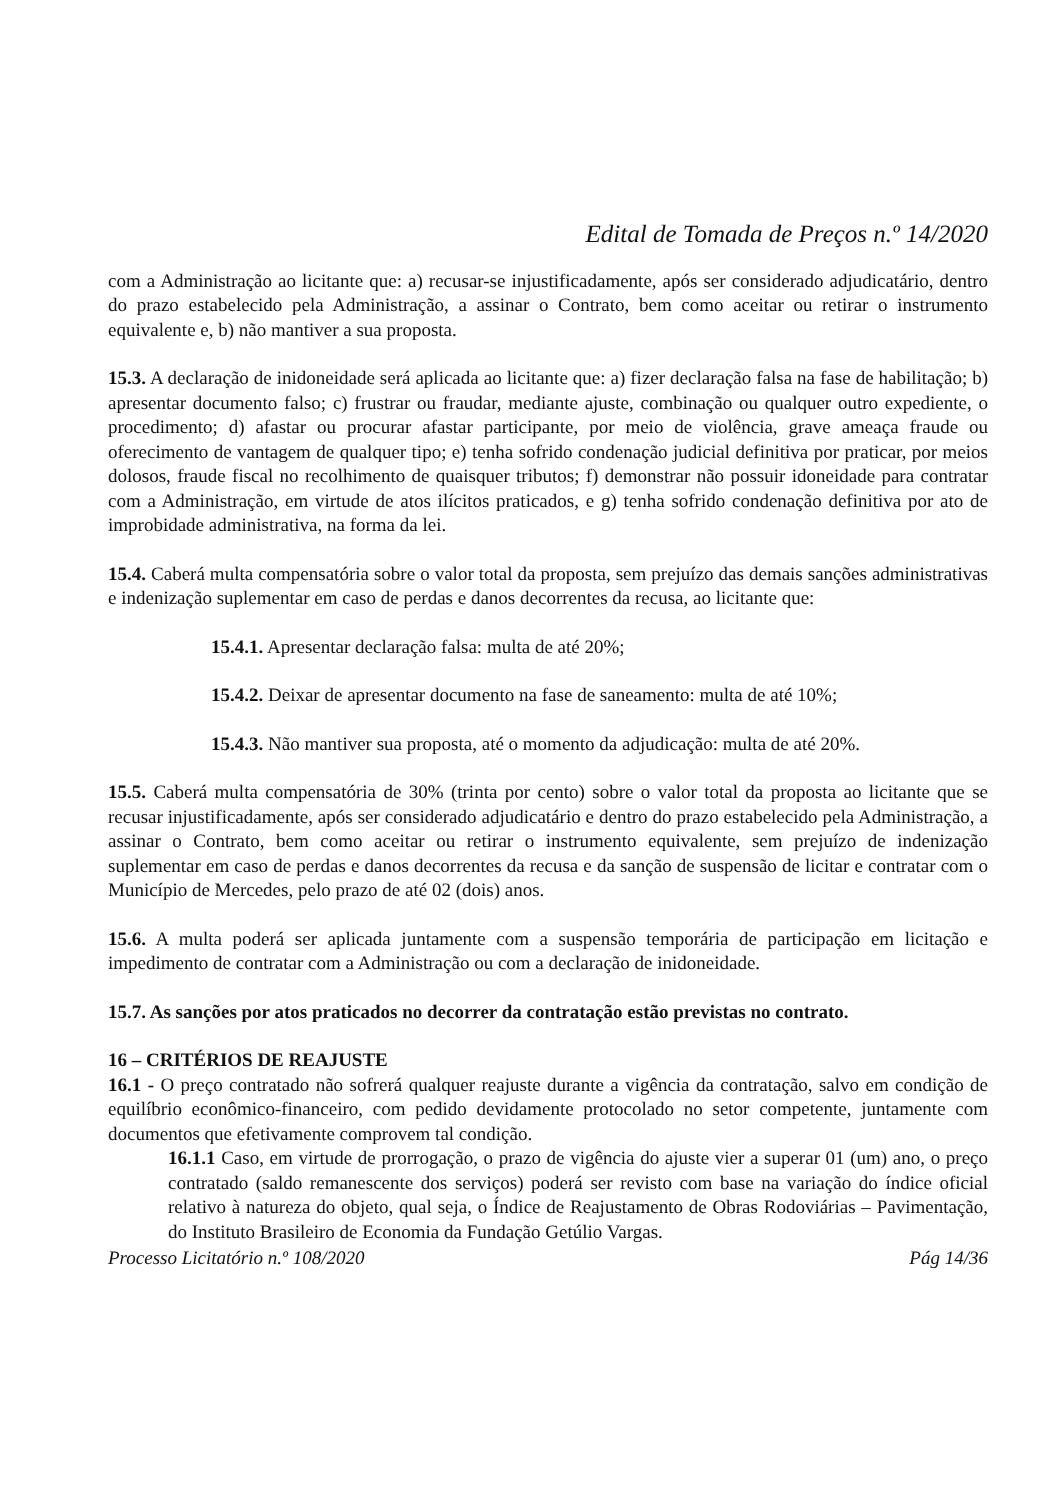Edital de Tomada de Preços n.º 14/2020
com a Administração ao licitante que: a) recusar-se injustificadamente, após ser considerado adjudicatário, dentro do prazo estabelecido pela Administração, a assinar o Contrato, bem como aceitar ou retirar o instrumento equivalente e, b) não mantiver a sua proposta.
15.3. A declaração de inidoneidade será aplicada ao licitante que: a) fizer declaração falsa na fase de habilitação; b) apresentar documento falso; c) frustrar ou fraudar, mediante ajuste, combinação ou qualquer outro expediente, o procedimento; d) afastar ou procurar afastar participante, por meio de violência, grave ameaça fraude ou oferecimento de vantagem de qualquer tipo; e) tenha sofrido condenação judicial definitiva por praticar, por meios dolosos, fraude fiscal no recolhimento de quaisquer tributos; f) demonstrar não possuir idoneidade para contratar com a Administração, em virtude de atos ilícitos praticados, e g) tenha sofrido condenação definitiva por ato de improbidade administrativa, na forma da lei.
15.4. Caberá multa compensatória sobre o valor total da proposta, sem prejuízo das demais sanções administrativas e indenização suplementar em caso de perdas e danos decorrentes da recusa, ao licitante que:
15.4.1. Apresentar declaração falsa: multa de até 20%;
15.4.2. Deixar de apresentar documento na fase de saneamento: multa de até 10%;
15.4.3. Não mantiver sua proposta, até o momento da adjudicação: multa de até 20%.
15.5. Caberá multa compensatória de 30% (trinta por cento) sobre o valor total da proposta ao licitante que se recusar injustificadamente, após ser considerado adjudicatário e dentro do prazo estabelecido pela Administração, a assinar o Contrato, bem como aceitar ou retirar o instrumento equivalente, sem prejuízo de indenização suplementar em caso de perdas e danos decorrentes da recusa e da sanção de suspensão de licitar e contratar com o Município de Mercedes, pelo prazo de até 02 (dois) anos.
15.6. A multa poderá ser aplicada juntamente com a suspensão temporária de participação em licitação e impedimento de contratar com a Administração ou com a declaração de inidoneidade.
15.7. As sanções por atos praticados no decorrer da contratação estão previstas no contrato.
16 – CRITÉRIOS DE REAJUSTE
16.1 - O preço contratado não sofrerá qualquer reajuste durante a vigência da contratação, salvo em condição de equilíbrio econômico-financeiro, com pedido devidamente protocolado no setor competente, juntamente com documentos que efetivamente comprovem tal condição.
16.1.1 Caso, em virtude de prorrogação, o prazo de vigência do ajuste vier a superar 01 (um) ano, o preço contratado (saldo remanescente dos serviços) poderá ser revisto com base na variação do índice oficial relativo à natureza do objeto, qual seja, o Índice de Reajustamento de Obras Rodoviárias – Pavimentação, do Instituto Brasileiro de Economia da Fundação Getúlio Vargas.
Processo Licitatório n.º 108/2020 Pág 14/36